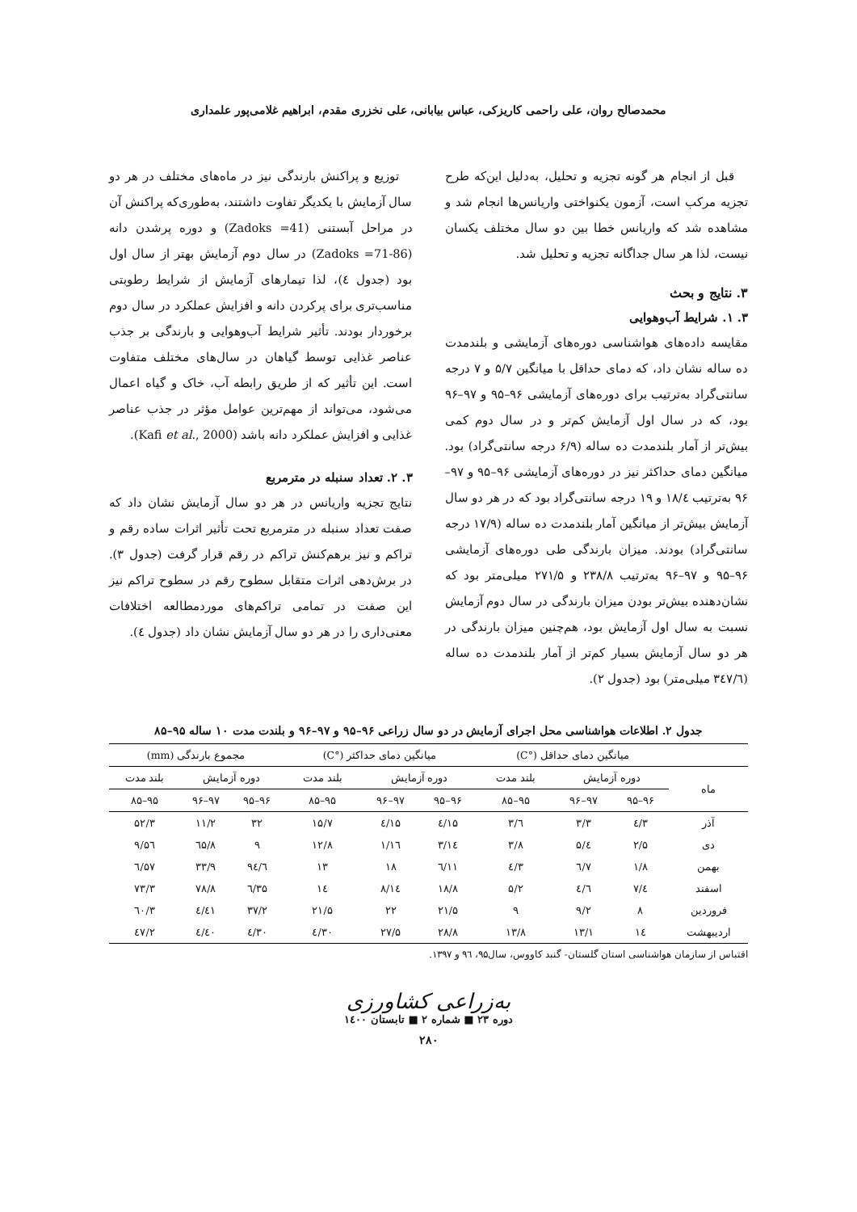محمدصالح روان، علی راحمی کاریزکی، عباس بیابانی، علی نخزری مقدم، ابراهیم غلامی‌پور علمداری
قبل از انجام هر گونه تجزیه و تحلیل، به‌دلیل این‌که طرح تجزیه مرکب است، آزمون یکنواختی واریانس‌ها انجام شد و مشاهده شد که واریانس خطا بین دو سال مختلف یکسان نیست، لذا هر سال جداگانه تجزیه و تحلیل شد.
۳. نتایج و بحث
۳. ۱. شرایط آب‌وهوایی
مقایسه داده‌های هواشناسی دوره‌های آزمایشی و بلندمدت ده ساله نشان داد، که دمای حداقل با میانگین ۵/۷ و ۷ درجه سانتی‌گراد به‌ترتیب برای دوره‌های آزمایشی ۹۶–۹۵ و ۹۷–۹۶ بود، که در سال اول آزمایش کم‌تر و در سال دوم کمی بیش‌تر از آمار بلندمدت ده ساله (۶/۹ درجه سانتی‌گراد) بود. میانگین دمای حداکثر نیز در دوره‌های آزمایشی ۹۶–۹۵ و ۹۷–۹۶ به‌ترتیب ۱۸/٤ و ۱۹ درجه سانتی‌گراد بود که در هر دو سال آزمایش بیش‌تر از میانگین آمار بلندمدت ده ساله (۱۷/۹ درجه سانتی‌گراد) بودند. میزان بارندگی طی دوره‌های آزمایشی ۹۶–۹۵ و ۹۷–۹۶ به‌ترتیب ۲۳۸/۸ و ۲۷۱/۵ میلی‌متر بود که نشان‌دهنده بیش‌تر بودن میزان بارندگی در سال دوم آزمایش نسبت به سال اول آزمایش بود، هم‌چنین میزان بارندگی در هر دو سال آزمایش بسیار کم‌تر از آمار بلندمدت ده ساله (۳٤۷/٦ میلی‌متر) بود (جدول ۲).
توزیع و پراکنش بارندگی نیز در ماه‌های مختلف در هر دو سال آزمایش با یکدیگر تفاوت داشتند، به‌طوری‌که پراکنش آن در مراحل آبستنی (Zadoks =41) و دوره پرشدن دانه (Zadoks =71-86) در سال دوم آزمایش بهتر از سال اول بود (جدول ٤)، لذا تیمارهای آزمایش از شرایط رطوبتی مناسب‌تری برای پرکردن دانه و افزایش عملکرد در سال دوم برخوردار بودند. تأثیر شرایط آب‌وهوایی و بارندگی بر جذب عناصر غذایی توسط گیاهان در سال‌های مختلف متفاوت است. این تأثیر که از طریق رابطه آب، خاک و گیاه اعمال می‌شود، می‌تواند از مهم‌ترین عوامل مؤثر در جذب عناصر غذایی و افزایش عملکرد دانه باشد (Kafi et al., 2000).
۳. ۲. تعداد سنبله در مترمربع
نتایج تجزیه واریانس در هر دو سال آزمایش نشان داد که صفت تعداد سنبله در مترمربع تحت تأثیر اثرات ساده رقم و تراکم و نیز برهم‌کنش تراکم در رقم قرار گرفت (جدول ۳). در برش‌دهی اثرات متقابل سطوح رقم در سطوح تراکم نیز این صفت در تمامی تراکم‌های موردمطالعه اختلافات معنی‌داری را در هر دو سال آزمایش نشان داد (جدول ٤).
جدول ۲. اطلاعات هواشناسی محل اجرای آزمایش در دو سال زراعی ۹۶–۹۵ و ۹۷–۹۶ و بلندت مدت ۱۰ ساله ۹۵–۸۵
| | میانگین دمای حداقل (°C) | | | میانگین دمای حداکثر (°C) | | | مجموع بارندگی (mm) | | |
| --- | --- | --- | --- | --- | --- | --- | --- | --- | --- |
| ماه | دوره آزمایش | | بلند مدت | دوره آزمایش | | بلند مدت | دوره آزمایش | | بلند مدت |
| | ۹۶–۹۵ | ۹۷–۹۶ | ۹۵–۸۵ | ۹۶–۹۵ | ۹۷–۹۶ | ۹۵–۸۵ | ۹۶–۹۵ | ۹۷–۹۶ | ۹۵–۸۵ |
| آذر | ۳/٤ | ۳/۳ | ٦/۳ | ۱۵/٤ | ۱۵/٤ | ۱۵/۷ | ۳۲ | ۱۱/۲ | ۵۲/۳ |
| دی | ۲/۵ | ٤/۵ | ۳/۸ | ۱٤/۳ | ۱٦/۱ | ۱۲/۸ | ۹ | ٦۵/۸ | ۵٦/۹ |
| بهمن | ۱/۸ | ۷/٦ | ۳/٤ | ۱۱/٦ | ۱۸ | ۱۳ | ۹٤/٦ | ۳۳/۹ | ۵۷/٦ |
| اسفند | ٤/۷ | ٤/٦ | ۵/۲ | ۱۸/۸ | ۱٤/۸ | ۱٤ | ۳۵/٦ | ۷۸/۸ | ۷۳/۳ |
| فروردین | ۸ | ۹/۲ | ۹ | ۲۱/۵ | ۲۲ | ۲۱/۵ | ۳۷/۲ | ٤۱/٤ | ٦۰/۳ |
| اردیبهشت | ۱٤ | ۱۳/۱ | ۱۳/۸ | ۲۸/۸ | ۲۷/۵ | ۳۰/٤ | ۳۰/٤ | ٤۰/٤ | ٤۷/۲ |
اقتباس از سازمان هواشناسی استان گلستان- گنبد کاووس، سال۹۵، ۹٦ و ۱۳۹۷.
به‌زراعی کشاورزی
دوره ۲۳ ■ شماره ۲ ■ تابستان ۱٤۰۰
۲۸۰